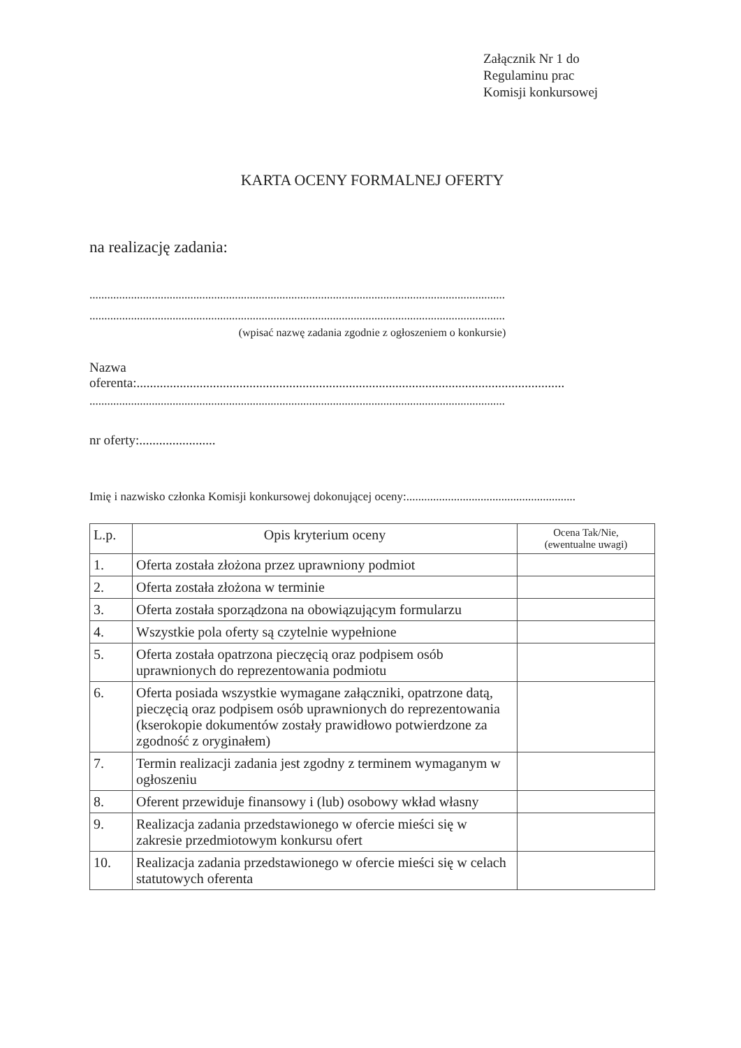Załącznik Nr 1 do
Regulaminu prac
Komisji konkursowej
KARTA OCENY FORMALNEJ OFERTY
na realizację zadania:
............................................................................................................................................
............................................................................................................................................
(wpisać nazwę zadania zgodnie z ogłoszeniem o konkursie)
Nazwa
oferenta:.................................................................................................................................
............................................................................................................................................
nr oferty:.......................
Imię i nazwisko członka Komisji konkursowej dokonującej oceny:.........................................................
| L.p. | Opis kryterium oceny | Ocena Tak/Nie, (ewentualne uwagi) |
| --- | --- | --- |
| 1. | Oferta została złożona przez uprawniony podmiot | |
| 2. | Oferta została złożona w terminie | |
| 3. | Oferta została sporządzona na obowiązującym formularzu | |
| 4. | Wszystkie pola oferty są czytelnie wypełnione | |
| 5. | Oferta została opatrzona pieczęcią oraz podpisem osób uprawnionych do reprezentowania podmiotu | |
| 6. | Oferta posiada wszystkie wymagane załączniki, opatrzone datą, pieczęcią oraz podpisem osób uprawnionych do reprezentowania (kserokopie dokumentów zostały prawidłowo potwierdzone za zgodność z oryginałem) | |
| 7. | Termin realizacji zadania jest zgodny z terminem wymaganym w ogłoszeniu | |
| 8. | Oferent przewiduje finansowy i (lub) osobowy wkład własny | |
| 9. | Realizacja zadania przedstawionego w ofercie mieści się w zakresie przedmiotowym konkursu ofert | |
| 10. | Realizacja zadania przedstawionego w ofercie mieści się w celach statutowych oferenta | |